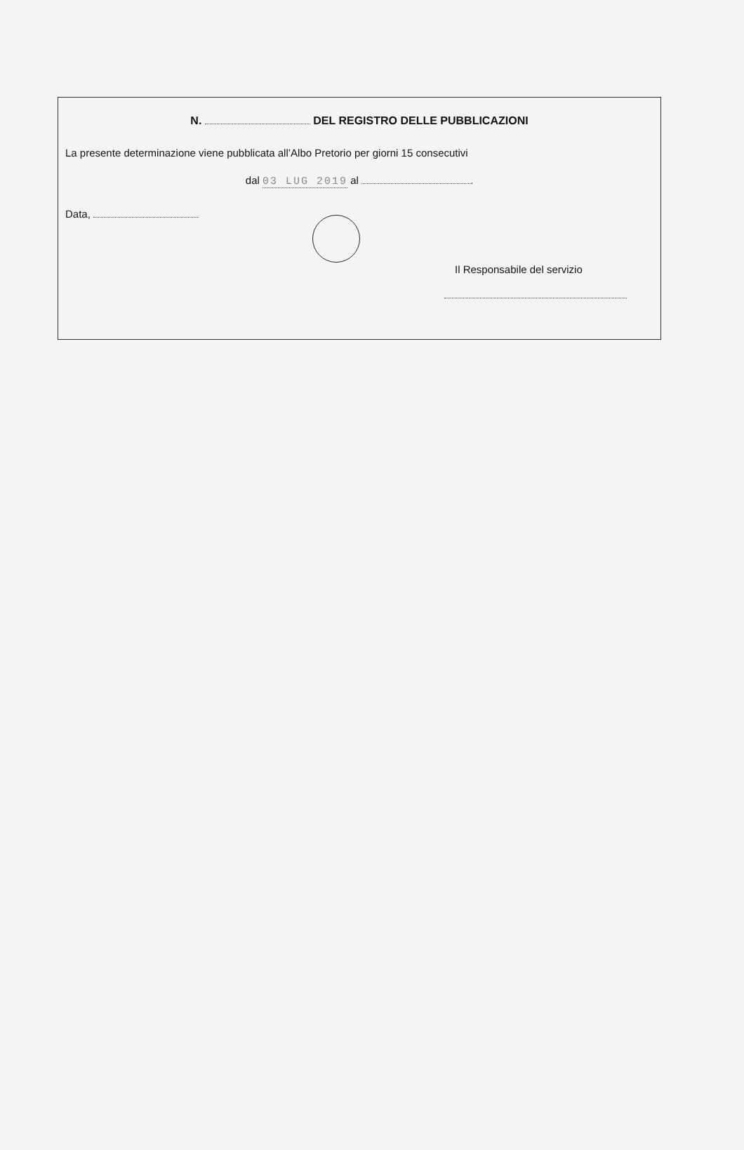N. DEL REGISTRO DELLE PUBBLICAZIONI
La presente determinazione viene pubblicata all’Albo Pretorio per giorni 15 consecutivi
dal 03 LUG 2019 al .
Data,
Il Responsabile del servizio